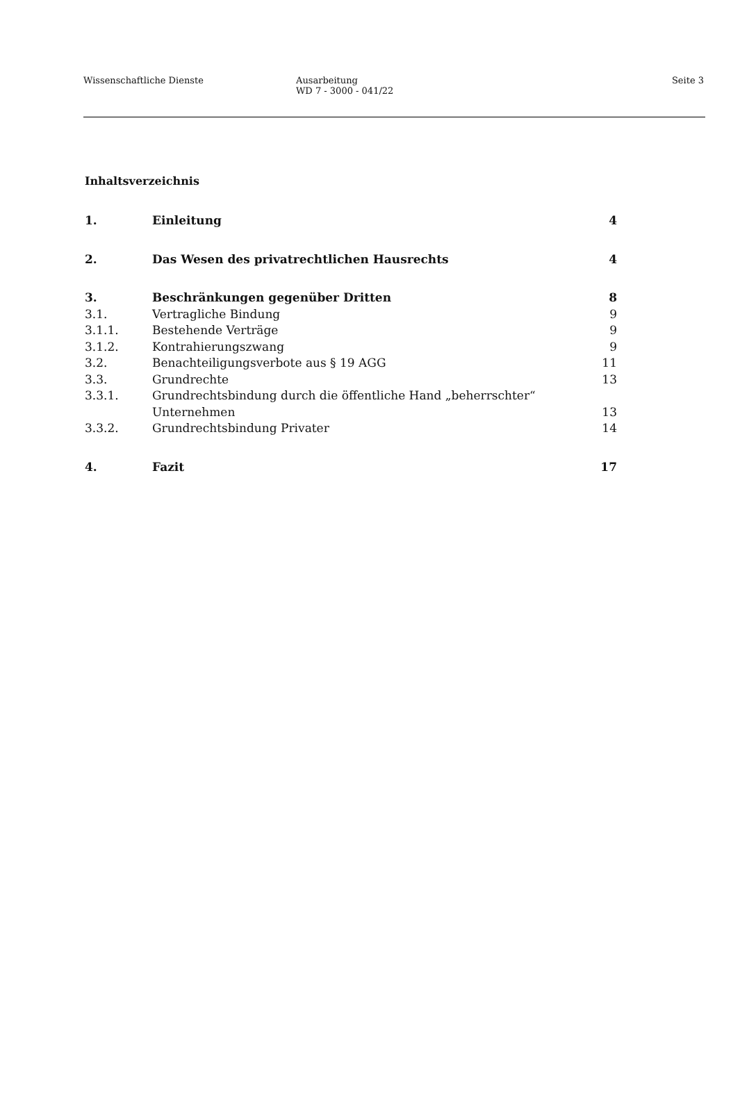Wissenschaftliche Dienste Ausarbeitung
WD 7 - 3000 - 041/22
Seite 3
Inhaltsverzeichnis
| 1. | Einleitung | 4 |
| 2. | Das Wesen des privatrechtlichen Hausrechts | 4 |
| 3. | Beschränkungen gegenüber Dritten | 8 |
| 3.1. | Vertragliche Bindung | 9 |
| 3.1.1. | Bestehende Verträge | 9 |
| 3.1.2. | Kontrahierungszwang | 9 |
| 3.2. | Benachteiligungsverbote aus § 19 AGG | 11 |
| 3.3. | Grundrechte | 13 |
| 3.3.1. | Grundrechtsbindung durch die öffentliche Hand „beherrschter“ Unternehmen | 13 |
| 3.3.2. | Grundrechtsbindung Privater | 14 |
| 4. | Fazit | 17 |